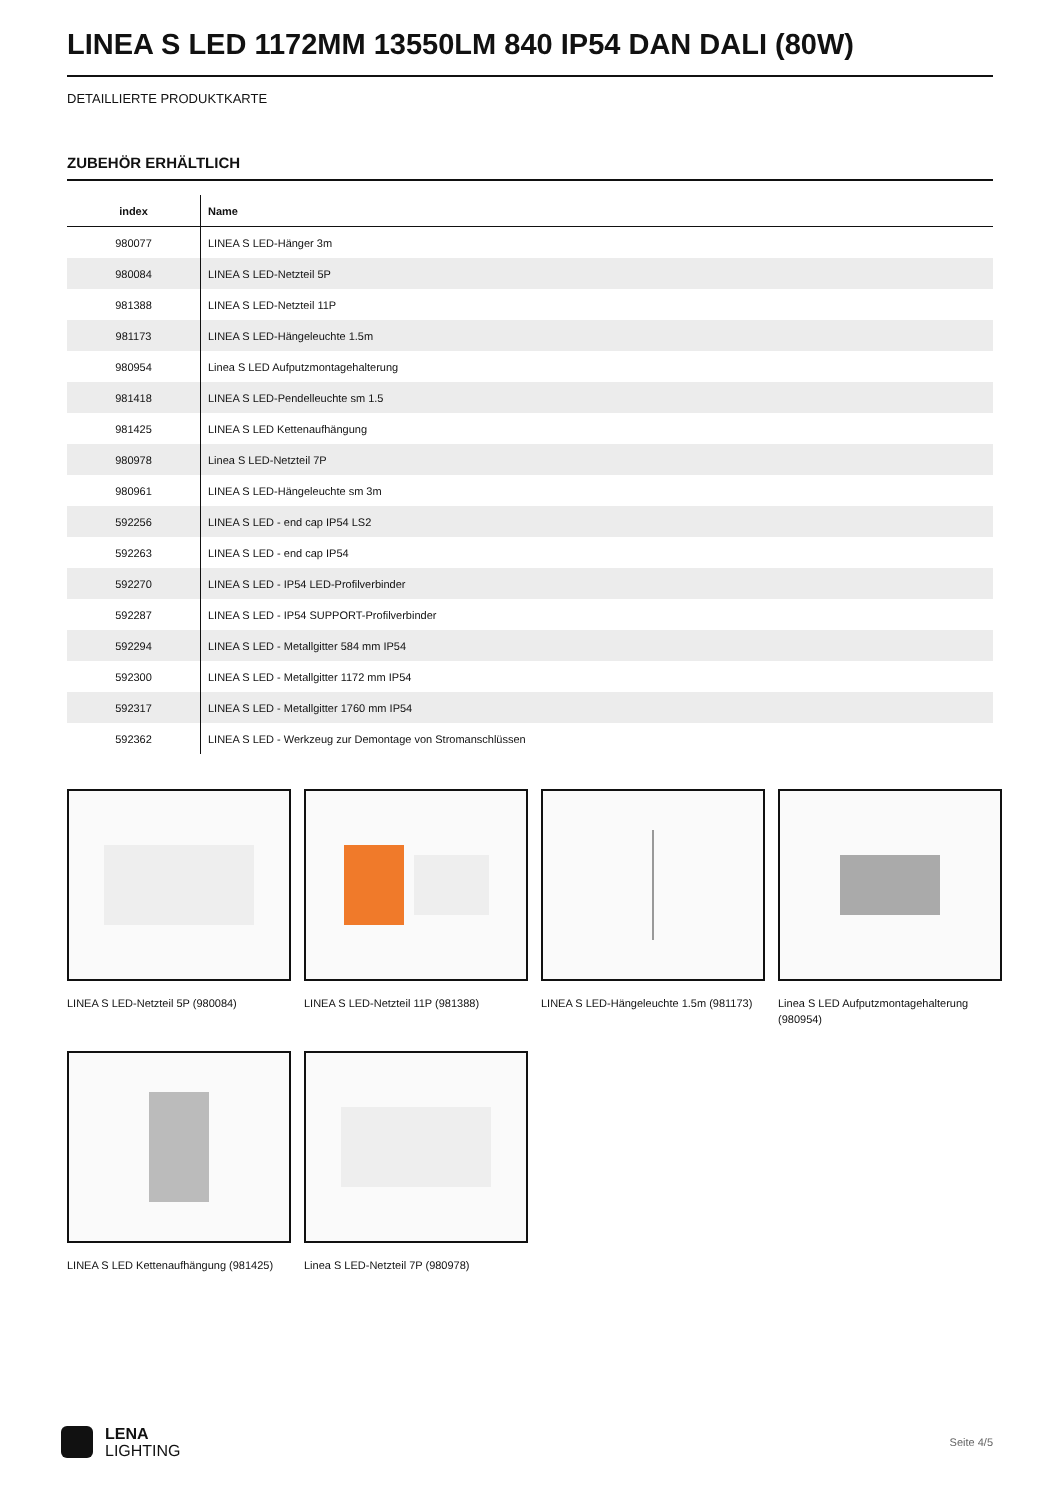LINEA S LED 1172MM 13550LM 840 IP54 DAN DALI (80W)
DETAILLIERTE PRODUKTKARTE
ZUBEHÖR ERHÄLTLICH
| index | Name |
| --- | --- |
| 980077 | LINEA S LED-Hänger 3m |
| 980084 | LINEA S LED-Netzteil 5P |
| 981388 | LINEA S LED-Netzteil 11P |
| 981173 | LINEA S LED-Hängeleuchte 1.5m |
| 980954 | Linea S LED Aufputzmontagehalterung |
| 981418 | LINEA S LED-Pendelleuchte sm 1.5 |
| 981425 | LINEA S LED Kettenaufhängung |
| 980978 | Linea S LED-Netzteil 7P |
| 980961 | LINEA S LED-Hängeleuchte sm 3m |
| 592256 | LINEA S LED - end cap IP54 LS2 |
| 592263 | LINEA S LED - end cap IP54 |
| 592270 | LINEA S LED - IP54 LED-Profilverbinder |
| 592287 | LINEA S LED - IP54 SUPPORT-Profilverbinder |
| 592294 | LINEA S LED - Metallgitter 584 mm IP54 |
| 592300 | LINEA S LED - Metallgitter 1172 mm IP54 |
| 592317 | LINEA S LED - Metallgitter 1760 mm IP54 |
| 592362 | LINEA S LED - Werkzeug zur Demontage von Stromanschlüssen |
LINEA S LED-Netzteil 5P (980084)
LINEA S LED-Netzteil 11P (981388)
LINEA S LED-Hängeleuchte 1.5m (981173)
Linea S LED Aufputzmontagehalterung (980954)
LINEA S LED Kettenaufhängung (981425)
Linea S LED-Netzteil 7P (980978)
LENA
LIGHTING
Seite 4/5